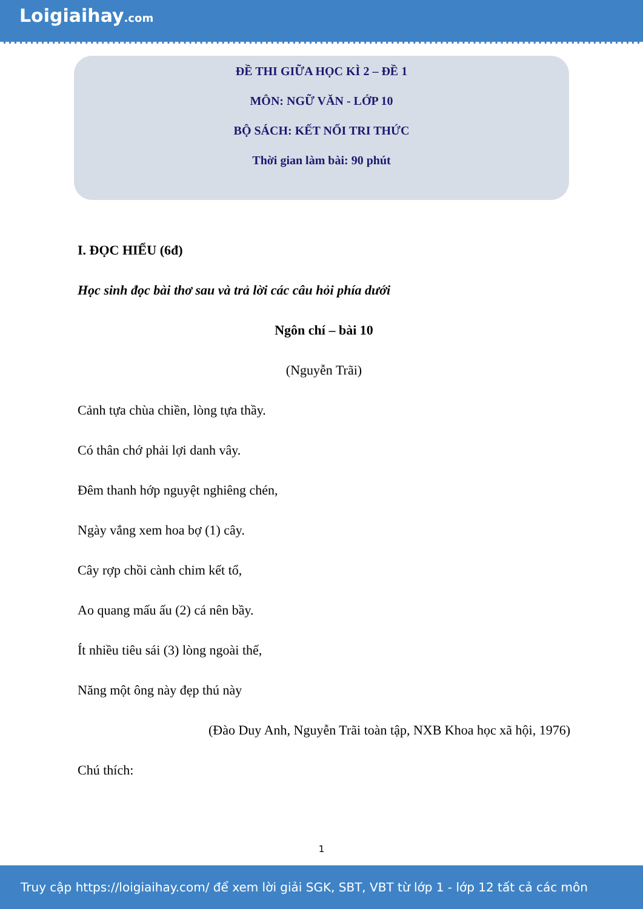Loigiaihay.com
ĐỀ THI GIỮA HỌC KÌ 2 – ĐỀ 1
MÔN: NGỮ VĂN - LỚP 10
BỘ SÁCH: KẾT NỐI TRI THỨC
Thời gian làm bài: 90 phút
I. ĐỌC HIỂU (6đ)
Học sinh đọc bài thơ sau và trả lời các câu hỏi phía dưới
Ngôn chí – bài 10
(Nguyễn Trãi)
Cảnh tựa chùa chiền, lòng tựa thầy.
Có thân chớ phải lợi danh vây.
Đêm thanh hớp nguyệt nghiêng chén,
Ngày vắng xem hoa bợ (1) cây.
Cây rợp chồi cành chim kết tổ,
Ao quang mấu ấu (2) cá nên bầy.
Ít nhiều tiêu sái (3) lòng ngoài thế,
Năng một ông này đẹp thú này
(Đào Duy Anh, Nguyễn Trãi toàn tập, NXB Khoa học xã hội, 1976)
Chú thích:
1
Truy cập https://loigiaihay.com/ để xem lời giải SGK, SBT, VBT từ lớp 1 - lớp 12 tất cả các môn